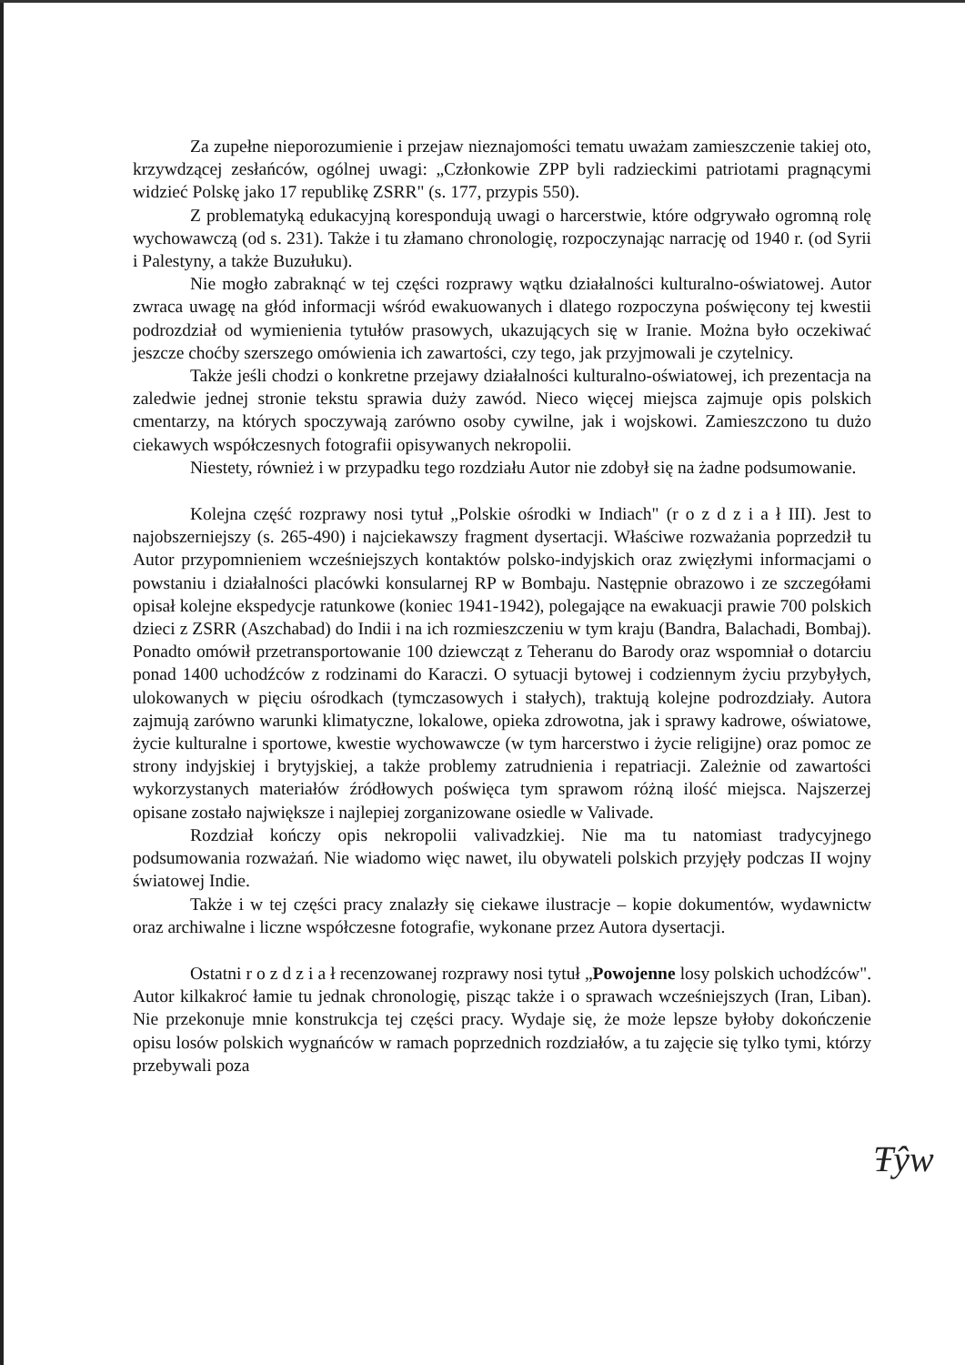Za zupełne nieporozumienie i przejaw nieznajomości tematu uważam zamieszczenie takiej oto, krzywdzącej zesłańców, ogólnej uwagi: „Członkowie ZPP byli radzieckimi patriotami pragnącymi widzieć Polskę jako 17 republikę ZSRR" (s. 177, przypis 550).
Z problematyką edukacyjną korespondują uwagi o harcerstwie, które odgrywało ogromną rolę wychowawczą (od s. 231). Także i tu złamano chronologię, rozpoczynając narrację od 1940 r. (od Syrii i Palestyny, a także Buzułuku).
Nie mogło zabraknąć w tej części rozprawy wątku działalności kulturalno-oświatowej. Autor zwraca uwagę na głód informacji wśród ewakuowanych i dlatego rozpoczyna poświęcony tej kwestii podrozdział od wymienienia tytułów prasowych, ukazujących się w Iranie. Można było oczekiwać jeszcze choćby szerszego omówienia ich zawartości, czy tego, jak przyjmowali je czytelnicy.
Także jeśli chodzi o konkretne przejawy działalności kulturalno-oświatowej, ich prezentacja na zaledwie jednej stronie tekstu sprawia duży zawód. Nieco więcej miejsca zajmuje opis polskich cmentarzy, na których spoczywają zarówno osoby cywilne, jak i wojskowi. Zamieszczono tu dużo ciekawych współczesnych fotografii opisywanych nekropolii.
Niestety, również i w przypadku tego rozdziału Autor nie zdobył się na żadne podsumowanie.
Kolejna część rozprawy nosi tytuł „Polskie ośrodki w Indiach" (r o z d z i a ł III). Jest to najobszerniejszy (s. 265-490) i najciekawszy fragment dysertacji. Właściwe rozważania poprzedził tu Autor przypomnieniem wcześniejszych kontaktów polsko-indyjskich oraz zwięzłymi informacjami o powstaniu i działalności placówki konsularnej RP w Bombaju. Następnie obrazowo i ze szczegółami opisał kolejne ekspedycje ratunkowe (koniec 1941-1942), polegające na ewakuacji prawie 700 polskich dzieci z ZSRR (Aszchabad) do Indii i na ich rozmieszczeniu w tym kraju (Bandra, Balachadi, Bombaj). Ponadto omówił przetransportowanie 100 dziewcząt z Teheranu do Barody oraz wspomniał o dotarciu ponad 1400 uchodźców z rodzinami do Karaczi. O sytuacji bytowej i codziennym życiu przybyłych, ulokowanych w pięciu ośrodkach (tymczasowych i stałych), traktują kolejne podrozdziały. Autora zajmują zarówno warunki klimatyczne, lokalowe, opieka zdrowotna, jak i sprawy kadrowe, oświatowe, życie kulturalne i sportowe, kwestie wychowawcze (w tym harcerstwo i życie religijne) oraz pomoc ze strony indyjskiej i brytyjskiej, a także problemy zatrudnienia i repatriacji. Zależnie od zawartości wykorzystanych materiałów źródłowych poświęca tym sprawom różną ilość miejsca. Najszerzej opisane zostało największe i najlepiej zorganizowane osiedle w Valivade.
Rozdział kończy opis nekropolii valivadzkiej. Nie ma tu natomiast tradycyjnego podsumowania rozważań. Nie wiadomo więc nawet, ilu obywateli polskich przyjęły podczas II wojny światowej Indie.
Także i w tej części pracy znalazły się ciekawe ilustracje – kopie dokumentów, wydawnictw oraz archiwalne i liczne współczesne fotografie, wykonane przez Autora dysertacji.
Ostatni r o z d z i a ł recenzowanej rozprawy nosi tytuł „Powojenne losy polskich uchodźców". Autor kilkakroć łamie tu jednak chronologię, pisząc także i o sprawach wcześniejszych (Iran, Liban). Nie przekonuje mnie konstrukcja tej części pracy. Wydaje się, że może lepsze byłoby dokończenie opisu losów polskich wygnańców w ramach poprzednich rozdziałów, a tu zajęcie się tylko tymi, którzy przebywali poza
Ŧŷw